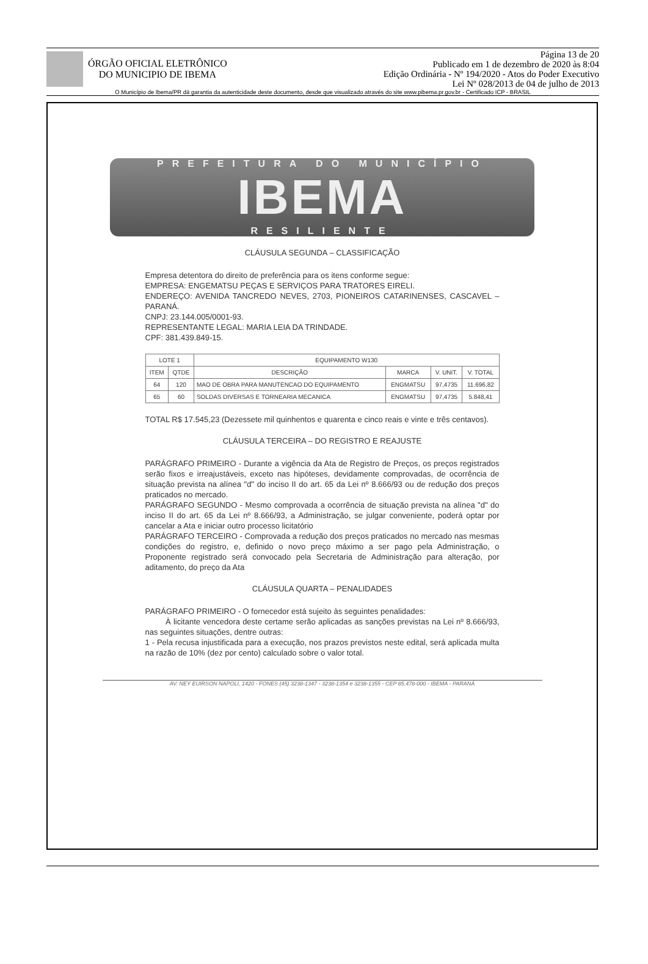ÓRGÃO OFICIAL ELETRÔNICO
DO MUNICIPIO DE IBEMA
Página 13 de 20
Publicado em 1 de dezembro de 2020 às 8:04
Edição Ordinária - Nº 194/2020 - Atos do Poder Executivo
Lei Nº 028/2013 de 04 de julho de 2013
O Município de Ibema/PR dá garantia da autenticidade deste documento, desde que visualizado através do site www.pibema.pr.gov.br - Certificado ICP - BRASIL
PREFEITURA DO MUNICÍPIO
IBEMA
RESILIENTE
CLÁUSULA SEGUNDA – CLASSIFICAÇÃO
Empresa detentora do direito de preferência para os itens conforme segue:
EMPRESA: ENGEMATSU PEÇAS E SERVIÇOS PARA TRATORES EIRELI.
ENDEREÇO: AVENIDA TANCREDO NEVES, 2703, PIONEIROS CATARINENSES, CASCAVEL – PARANÁ.
CNPJ: 23.144.005/0001-93.
REPRESENTANTE LEGAL: MARIA LEIA DA TRINDADE.
CPF: 381.439.849-15.
| LOTE 1 | | EQUIPAMENTO W130 | | | |
| --- | --- | --- | --- | --- | --- |
| ITEM | QTDE | DESCRIÇÃO | MARCA | V. UNIT. | V. TOTAL |
| 64 | 120 | MAO DE OBRA PARA MANUTENCAO DO EQUIPAMENTO | ENGMATSU | 97,4735 | 11.696,82 |
| 65 | 60 | SOLDAS DIVERSAS E TORNEARIA MECANICA | ENGMATSU | 97,4735 | 5.848,41 |
TOTAL R$ 17.545,23 (Dezessete mil quinhentos e quarenta e cinco reais e vinte e três centavos).
CLÁUSULA TERCEIRA – DO REGISTRO E REAJUSTE
PARÁGRAFO PRIMEIRO - Durante a vigência da Ata de Registro de Preços, os preços registrados serão fixos e irreajustáveis, exceto nas hipóteses, devidamente comprovadas, de ocorrência de situação prevista na alínea "d" do inciso II do art. 65 da Lei nº 8.666/93 ou de redução dos preços praticados no mercado.
PARÁGRAFO SEGUNDO - Mesmo comprovada a ocorrência de situação prevista na alínea "d" do inciso II do art. 65 da Lei nº 8.666/93, a Administração, se julgar conveniente, poderá optar por cancelar a Ata e iniciar outro processo licitatório
PARÁGRAFO TERCEIRO - Comprovada a redução dos preços praticados no mercado nas mesmas condições do registro, e, definido o novo preço máximo a ser pago pela Administração, o Proponente registrado será convocado pela Secretaria de Administração para alteração, por aditamento, do preço da Ata
CLÁUSULA QUARTA – PENALIDADES
PARÁGRAFO PRIMEIRO - O fornecedor está sujeito às seguintes penalidades:
À licitante vencedora deste certame serão aplicadas as sanções previstas na Lei nº 8.666/93, nas seguintes situações, dentre outras:
1 - Pela recusa injustificada para a execução, nos prazos previstos neste edital, será aplicada multa na razão de 10% (dez por cento) calculado sobre o valor total.
AV. NEY EUIRSON NAPOLI, 1420 - FONES (45) 3238-1347 - 3238-1354 e 3238-1355 - CEP 85.478-000 - IBEMA - PARANÁ